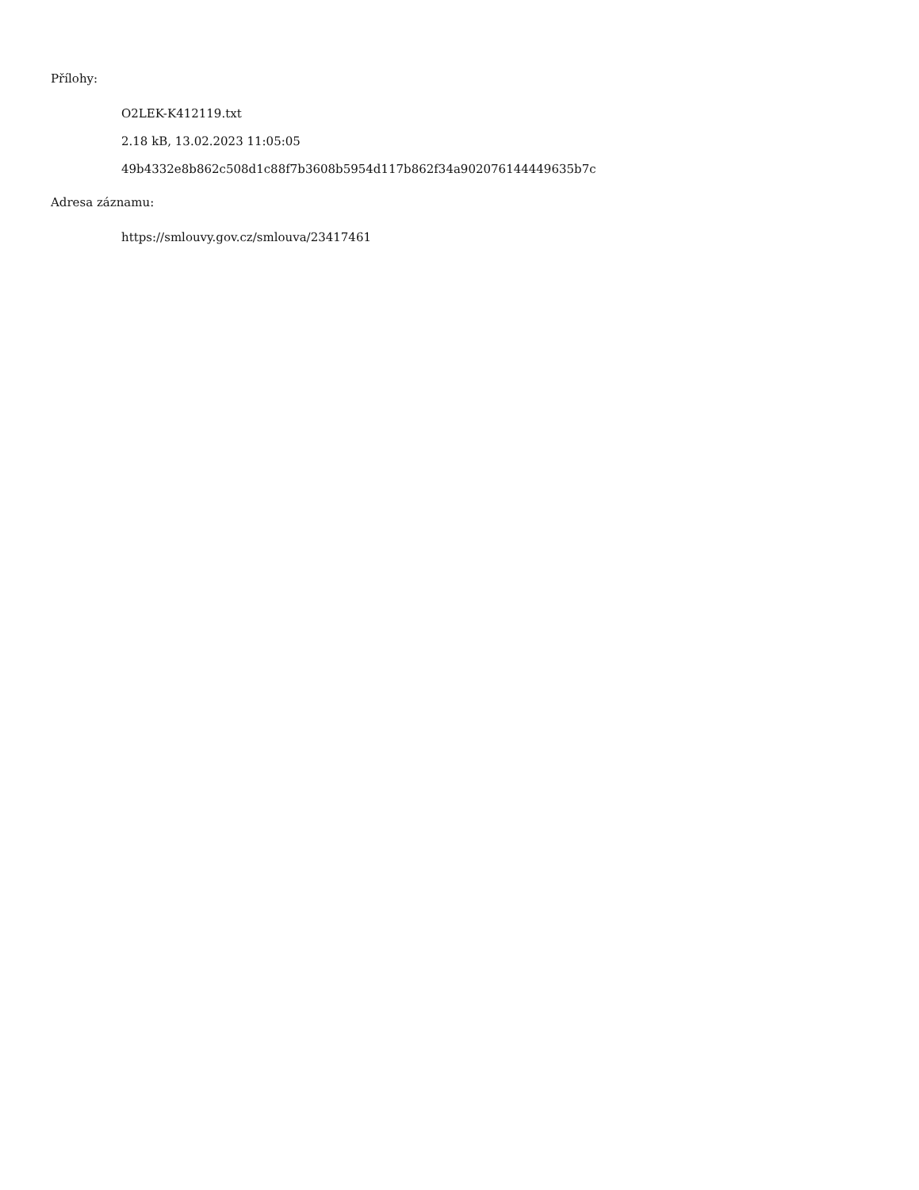Přílohy:
O2LEK-K412119.txt
2.18 kB, 13.02.2023 11:05:05
49b4332e8b862c508d1c88f7b3608b5954d117b862f34a902076144449635b7c
Adresa záznamu:
https://smlouvy.gov.cz/smlouva/23417461